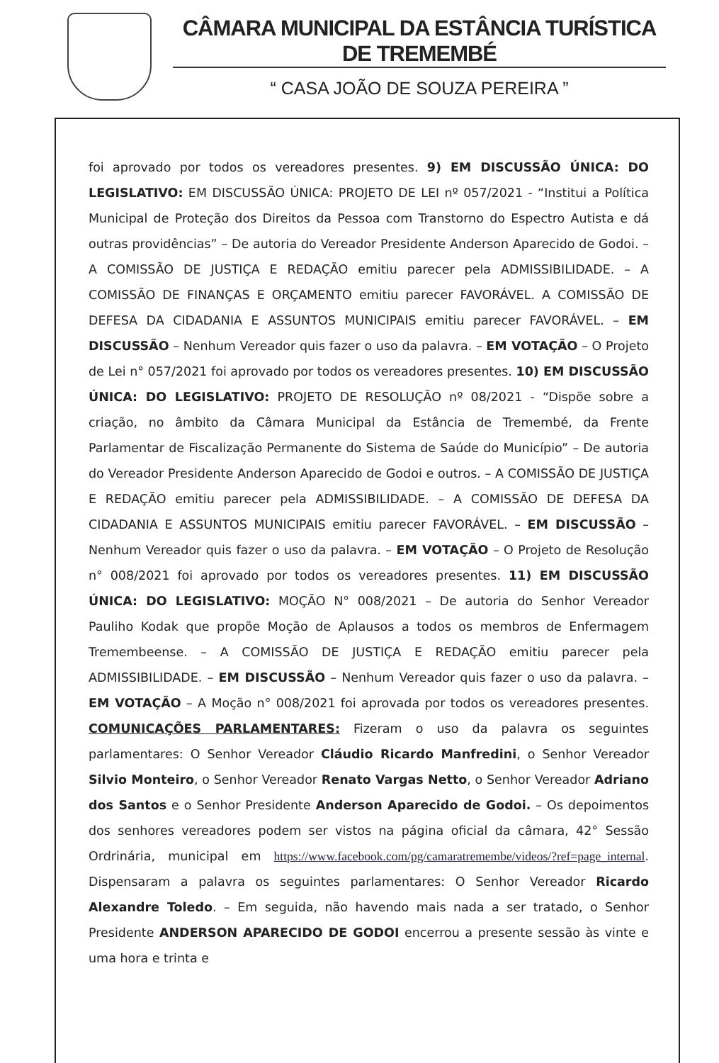CÂMARA MUNICIPAL DA ESTÂNCIA TURÍSTICA DE TREMEMBÉ
“ CASA JOÃO DE SOUZA PEREIRA ”
foi aprovado por todos os vereadores presentes. 9) EM DISCUSSÃO ÚNICA: DO LEGISLATIVO: EM DISCUSSÃO ÚNICA: PROJETO DE LEI nº 057/2021 - “Institui a Política Municipal de Proteção dos Direitos da Pessoa com Transtorno do Espectro Autista e dá outras providências” – De autoria do Vereador Presidente Anderson Aparecido de Godoi. – A COMISSÃO DE JUSTIÇA E REDAÇÃO emitiu parecer pela ADMISSIBILIDADE. – A COMISSÃO DE FINANÇAS E ORÇAMENTO emitiu parecer FAVORÁVEL. A COMISSÃO DE DEFESA DA CIDADANIA E ASSUNTOS MUNICIPAIS emitiu parecer FAVORÁVEL. – EM DISCUSSÃO – Nenhum Vereador quis fazer o uso da palavra. – EM VOTAÇÃO – O Projeto de Lei n° 057/2021 foi aprovado por todos os vereadores presentes. 10) EM DISCUSSÃO ÚNICA: DO LEGISLATIVO: PROJETO DE RESOLUÇÃO nº 08/2021 - “Dispõe sobre a criação, no âmbito da Câmara Municipal da Estância de Tremembé, da Frente Parlamentar de Fiscalização Permanente do Sistema de Saúde do Município” – De autoria do Vereador Presidente Anderson Aparecido de Godoi e outros. – A COMISSÃO DE JUSTIÇA E REDAÇÃO emitiu parecer pela ADMISSIBILIDADE. – A COMISSÃO DE DEFESA DA CIDADANIA E ASSUNTOS MUNICIPAIS emitiu parecer FAVORÁVEL. – EM DISCUSSÃO – Nenhum Vereador quis fazer o uso da palavra. – EM VOTAÇÃO – O Projeto de Resolução n° 008/2021 foi aprovado por todos os vereadores presentes. 11) EM DISCUSSÃO ÚNICA: DO LEGISLATIVO: MOÇÃO N° 008/2021 – De autoria do Senhor Vereador Pauliho Kodak que propõe Moção de Aplausos a todos os membros de Enfermagem Tremembeense. – A COMISSÃO DE JUSTIÇA E REDAÇÃO emitiu parecer pela ADMISSIBILIDADE. – EM DISCUSSÃO – Nenhum Vereador quis fazer o uso da palavra. – EM VOTAÇÃO – A Moção n° 008/2021 foi aprovada por todos os vereadores presentes. COMUNICAÇÕES PARLAMENTARES: Fizeram o uso da palavra os seguintes parlamentares: O Senhor Vereador Cláudio Ricardo Manfredini, o Senhor Vereador Silvio Monteiro, o Senhor Vereador Renato Vargas Netto, o Senhor Vereador Adriano dos Santos e o Senhor Presidente Anderson Aparecido de Godoi. – Os depoimentos dos senhores vereadores podem ser vistos na página oficial da câmara, 42° Sessão Ordrinária, municipal em https://www.facebook.com/pg/camaratremembe/videos/?ref=page_internal. Dispensaram a palavra os seguintes parlamentares: O Senhor Vereador Ricardo Alexandre Toledo. – Em seguida, não havendo mais nada a ser tratado, o Senhor Presidente ANDERSON APARECIDO DE GODOI encerrou a presente sessão às vinte e uma hora e trinta e